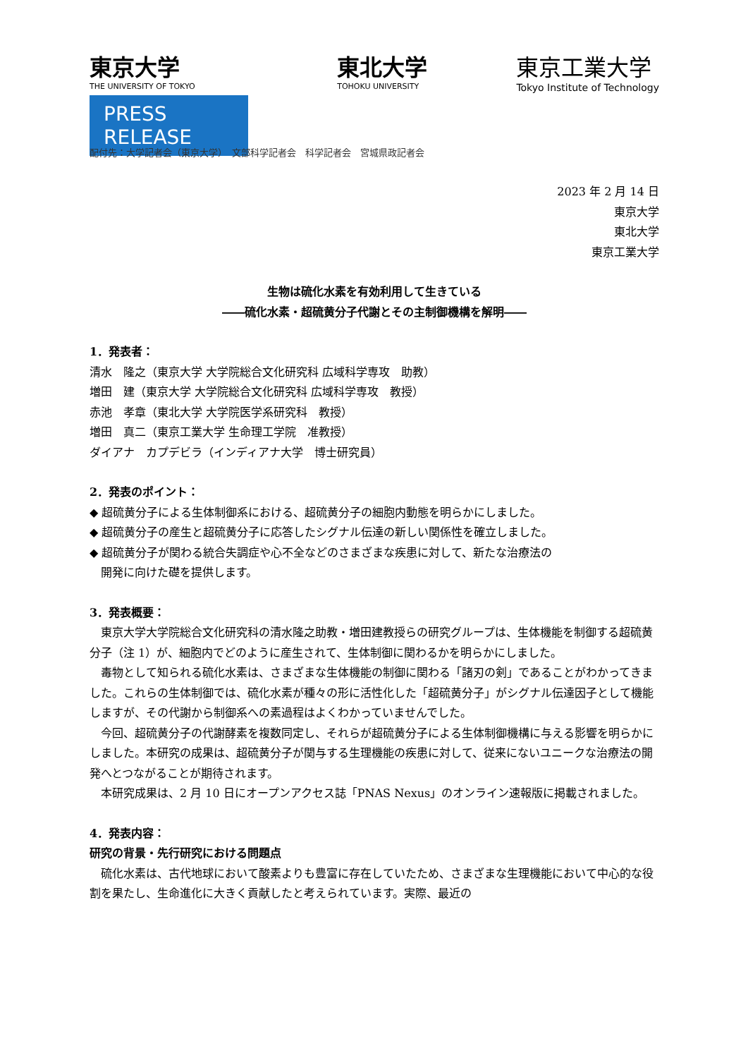東京大学
THE UNIVERSITY OF TOKYO
PRESS RELEASE
東北大学
TOHOKU UNIVERSITY
東京工業大学
Tokyo Institute of Technology
配付先：大学記者会（東京大学）　文部科学記者会　科学記者会　宮城県政記者会
2023 年 2 月 14 日
東京大学
東北大学
東京工業大学
生物は硫化水素を有効利用して生きている
――硫化水素・超硫黄分子代謝とその主制御機構を解明――
1．発表者：
清水　隆之（東京大学 大学院総合文化研究科 広域科学専攻　助教）
増田　建（東京大学 大学院総合文化研究科 広域科学専攻　教授）
赤池　孝章（東北大学 大学院医学系研究科　教授）
増田　真二（東京工業大学 生命理工学院　准教授）
ダイアナ　カプデビラ（インディアナ大学　博士研究員）
2．発表のポイント：
◆ 超硫黄分子による生体制御系における、超硫黄分子の細胞内動態を明らかにしました。
◆ 超硫黄分子の産生と超硫黄分子に応答したシグナル伝達の新しい関係性を確立しました。
◆ 超硫黄分子が関わる統合失調症や心不全などのさまざまな疾患に対して、新たな治療法の
　開発に向けた礎を提供します。
3．発表概要：
東京大学大学院総合文化研究科の清水隆之助教・増田建教授らの研究グループは、生体機能を制御する超硫黄分子（注 1）が、細胞内でどのように産生されて、生体制御に関わるかを明らかにしました。
毒物として知られる硫化水素は、さまざまな生体機能の制御に関わる「諸刃の剣」であることがわかってきました。これらの生体制御では、硫化水素が種々の形に活性化した「超硫黄分子」がシグナル伝達因子として機能しますが、その代謝から制御系への素過程はよくわかっていませんでした。
今回、超硫黄分子の代謝酵素を複数同定し、それらが超硫黄分子による生体制御機構に与える影響を明らかにしました。本研究の成果は、超硫黄分子が関与する生理機能の疾患に対して、従来にないユニークな治療法の開発へとつながることが期待されます。
本研究成果は、2 月 10 日にオープンアクセス誌「PNAS Nexus」のオンライン速報版に掲載されました。
4．発表内容：
研究の背景・先行研究における問題点
硫化水素は、古代地球において酸素よりも豊富に存在していたため、さまざまな生理機能において中心的な役割を果たし、生命進化に大きく貢献したと考えられています。実際、最近の